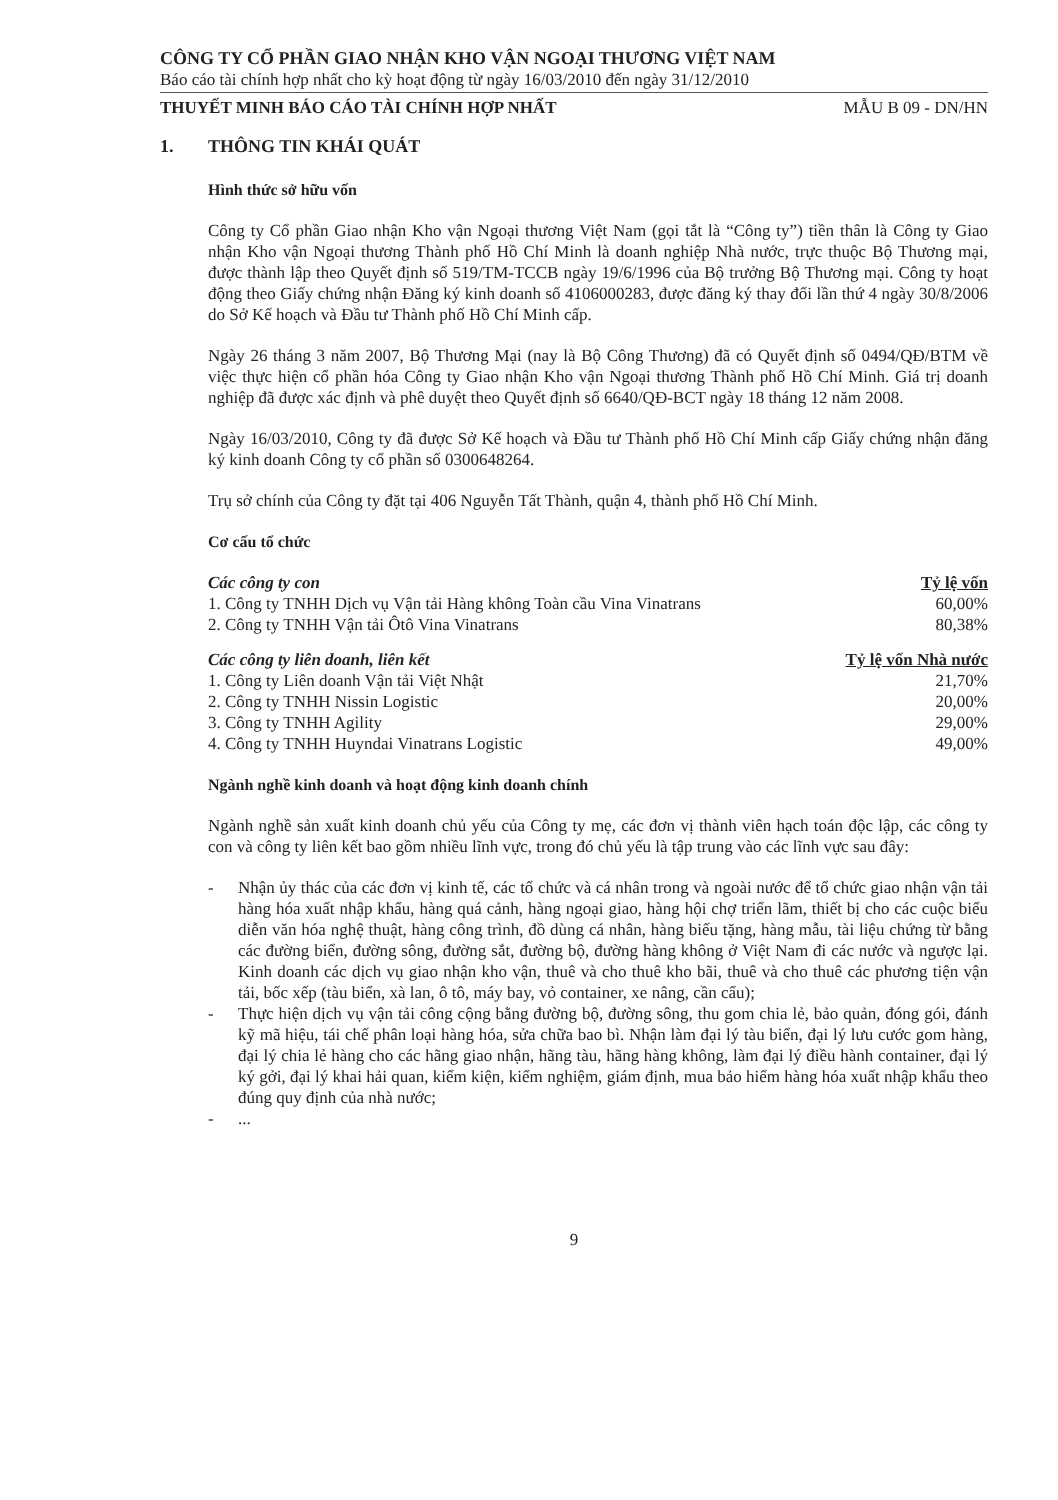CÔNG TY CỔ PHẦN GIAO NHẬN KHO VẬN NGOẠI THƯƠNG VIỆT NAM
Báo cáo tài chính hợp nhất cho kỳ hoạt động từ ngày 16/03/2010 đến ngày 31/12/2010
THUYẾT MINH BÁO CÁO TÀI CHÍNH HỢP NHẤT MẪU B 09 - DN/HN
1. THÔNG TIN KHÁI QUÁT
Hình thức sở hữu vốn
Công ty Cổ phần Giao nhận Kho vận Ngoại thương Việt Nam (gọi tắt là “Công ty”) tiền thân là Công ty Giao nhận Kho vận Ngoại thương Thành phố Hồ Chí Minh là doanh nghiệp Nhà nước, trực thuộc Bộ Thương mại, được thành lập theo Quyết định số 519/TM-TCCB ngày 19/6/1996 của Bộ trưởng Bộ Thương mại. Công ty hoạt động theo Giấy chứng nhận Đăng ký kinh doanh số 4106000283, được đăng ký thay đổi lần thứ 4 ngày 30/8/2006 do Sở Kế hoạch và Đầu tư Thành phố Hồ Chí Minh cấp.
Ngày 26 tháng 3 năm 2007, Bộ Thương Mại (nay là Bộ Công Thương) đã có Quyết định số 0494/QĐ/BTM về việc thực hiện cổ phần hóa Công ty Giao nhận Kho vận Ngoại thương Thành phố Hồ Chí Minh. Giá trị doanh nghiệp đã được xác định và phê duyệt theo Quyết định số 6640/QĐ-BCT ngày 18 tháng 12 năm 2008.
Ngày 16/03/2010, Công ty đã được Sở Kế hoạch và Đầu tư Thành phố Hồ Chí Minh cấp Giấy chứng nhận đăng ký kinh doanh Công ty cổ phần số 0300648264.
Trụ sở chính của Công ty đặt tại 406 Nguyễn Tất Thành, quận 4, thành phố Hồ Chí Minh.
Cơ cấu tổ chức
| Các công ty con | Tỷ lệ vốn |
| --- | --- |
| 1. Công ty TNHH Dịch vụ Vận tải Hàng không Toàn cầu Vina Vinatrans | 60,00% |
| 2. Công ty TNHH Vận tải Ôtô Vina Vinatrans | 80,38% |
| Các công ty liên doanh, liên kết | Tỷ lệ vốn Nhà nước |
| --- | --- |
| 1. Công ty Liên doanh Vận tải Việt Nhật | 21,70% |
| 2. Công ty TNHH Nissin Logistic | 20,00% |
| 3. Công ty TNHH Agility | 29,00% |
| 4. Công ty TNHH Huyndai Vinatrans Logistic | 49,00% |
Ngành nghề kinh doanh và hoạt động kinh doanh chính
Ngành nghề sản xuất kinh doanh chủ yếu của Công ty mẹ, các đơn vị thành viên hạch toán độc lập, các công ty con và công ty liên kết bao gồm nhiều lĩnh vực, trong đó chủ yếu là tập trung vào các lĩnh vực sau đây:
- Nhận ủy thác của các đơn vị kinh tế, các tổ chức và cá nhân trong và ngoài nước để tổ chức giao nhận vận tải hàng hóa xuất nhập khẩu, hàng quá cảnh, hàng ngoại giao, hàng hội chợ triển lãm, thiết bị cho các cuộc biểu diễn văn hóa nghệ thuật, hàng công trình, đồ dùng cá nhân, hàng biếu tặng, hàng mẫu, tài liệu chứng từ bằng các đường biển, đường sông, đường sắt, đường bộ, đường hàng không ở Việt Nam đi các nước và ngược lại. Kinh doanh các dịch vụ giao nhận kho vận, thuê và cho thuê kho bãi, thuê và cho thuê các phương tiện vận tải, bốc xếp (tàu biển, xà lan, ô tô, máy bay, vỏ container, xe nâng, cần cẩu);
- Thực hiện dịch vụ vận tải công cộng bằng đường bộ, đường sông, thu gom chia lẻ, bảo quản, đóng gói, đánh kỹ mã hiệu, tái chế phân loại hàng hóa, sửa chữa bao bì. Nhận làm đại lý tàu biển, đại lý lưu cước gom hàng, đại lý chia lẻ hàng cho các hãng giao nhận, hãng tàu, hãng hàng không, làm đại lý điều hành container, đại lý ký gởi, đại lý khai hải quan, kiểm kiện, kiểm nghiệm, giám định, mua bảo hiểm hàng hóa xuất nhập khẩu theo đúng quy định của nhà nước;
- ...
9